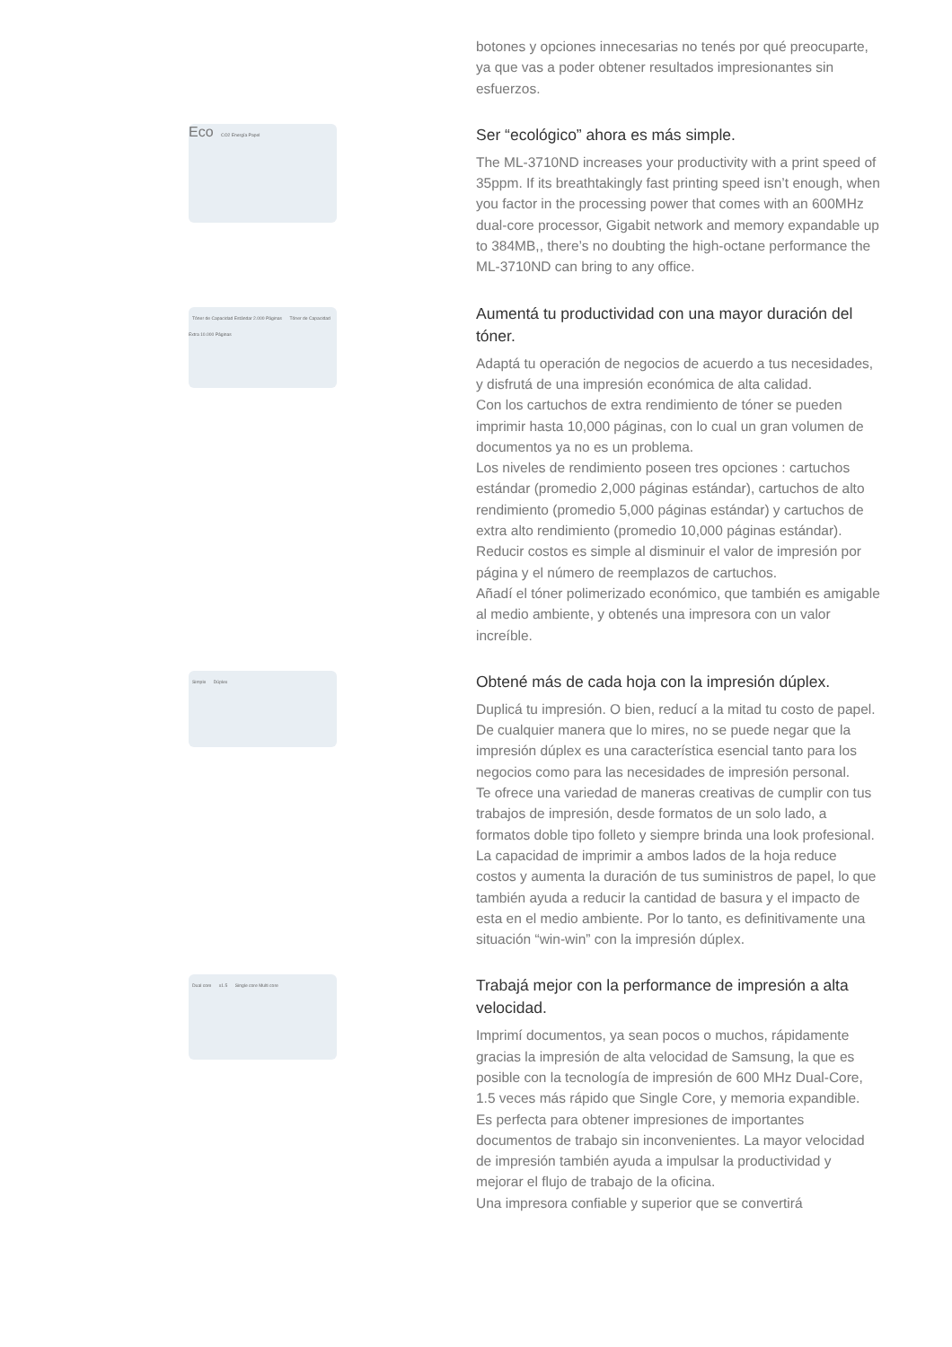botones y opciones innecesarias no tenés por qué preocuparte, ya que vas a poder obtener resultados impresionantes sin esfuerzos.
Eco CO2 Energía Papel
Ser “ecológico” ahora es más simple.
The ML-3710ND increases your productivity with a print speed of 35ppm. If its breathtakingly fast printing speed isn’t enough, when you factor in the processing power that comes with an 600MHz dual-core processor, Gigabit network and memory expandable up to 384MB,, there’s no doubting the high-octane performance the ML-3710ND can bring to any office.
Tóner de Capacidad Estándar 2.000 Páginas Tóner de Capacidad Extra 10.000 Páginas
Aumentá tu productividad con una mayor duración del tóner.
Adaptá tu operación de negocios de acuerdo a tus necesidades, y disfrutá de una impresión económica de alta calidad.
Con los cartuchos de extra rendimiento de tóner se pueden imprimir hasta 10,000 páginas, con lo cual un gran volumen de documentos ya no es un problema.
Los niveles de rendimiento poseen tres opciones : cartuchos estándar (promedio 2,000 páginas estándar), cartuchos de alto rendimiento (promedio 5,000 páginas estándar) y cartuchos de extra alto rendimiento (promedio 10,000 páginas estándar).
Reducir costos es simple al disminuir el valor de impresión por página y el número de reemplazos de cartuchos.
Añadí el tóner polimerizado económico, que también es amigable al medio ambiente, y obtenés una impresora con un valor increíble.
Simple Dúplex
Obtené más de cada hoja con la impresión dúplex.
Duplicá tu impresión. O bien, reducí a la mitad tu costo de papel. De cualquier manera que lo mires, no se puede negar que la impresión dúplex es una característica esencial tanto para los negocios como para las necesidades de impresión personal.
Te ofrece una variedad de maneras creativas de cumplir con tus trabajos de impresión, desde formatos de un solo lado, a formatos doble tipo folleto y siempre brinda una look profesional.
La capacidad de imprimir a ambos lados de la hoja reduce costos y aumenta la duración de tus suministros de papel, lo que también ayuda a reducir la cantidad de basura y el impacto de esta en el medio ambiente. Por lo tanto, es definitivamente una situación “win-win” con la impresión dúplex.
Dual core x1.5 Single core Multi core
Trabajá mejor con la performance de impresión a alta velocidad.
Imprimí documentos, ya sean pocos o muchos, rápidamente gracias la impresión de alta velocidad de Samsung, la que es posible con la tecnología de impresión de 600 MHz Dual-Core, 1.5 veces más rápido que Single Core, y memoria expandible.
Es perfecta para obtener impresiones de importantes documentos de trabajo sin inconvenientes. La mayor velocidad de impresión también ayuda a impulsar la productividad y mejorar el flujo de trabajo de la oficina.
Una impresora confiable y superior que se convertirá